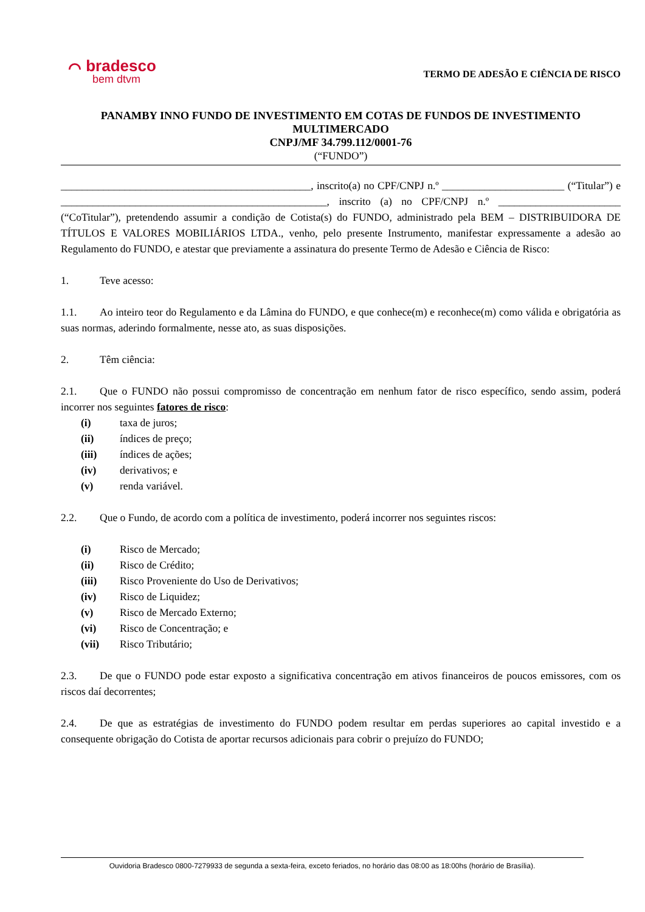⌒ bradesco
bem dtvm
TERMO DE ADESÃO E CIÊNCIA DE RISCO
PANAMBY INNO FUNDO DE INVESTIMENTO EM COTAS DE FUNDOS DE INVESTIMENTO MULTIMERCADO
CNPJ/MF 34.799.112/0001-76
(“FUNDO”)
_______________________________________________, inscrito(a) no CPF/CNPJ n.º _______________________ (“Titular”) e __________________________________________________, inscrito (a) no CPF/CNPJ n.º _______________________ (“CoTitular”), pretendendo assumir a condição de Cotista(s) do FUNDO, administrado pela BEM – DISTRIBUIDORA DE TÍTULOS E VALORES MOBILIÁRIOS LTDA., venho, pelo presente Instrumento, manifestar expressamente a adesão ao Regulamento do FUNDO, e atestar que previamente a assinatura do presente Termo de Adesão e Ciência de Risco:
1. Teve acesso:
1.1. Ao inteiro teor do Regulamento e da Lâmina do FUNDO, e que conhece(m) e reconhece(m) como válida e obrigatória as suas normas, aderindo formalmente, nesse ato, as suas disposições.
2. Têm ciência:
2.1. Que o FUNDO não possui compromisso de concentração em nenhum fator de risco específico, sendo assim, poderá incorrer nos seguintes fatores de risco:
(i) taxa de juros;
(ii) índices de preço;
(iii) índices de ações;
(iv) derivativos; e
(v) renda variável.
2.2. Que o Fundo, de acordo com a política de investimento, poderá incorrer nos seguintes riscos:
(i) Risco de Mercado;
(ii) Risco de Crédito;
(iii) Risco Proveniente do Uso de Derivativos;
(iv) Risco de Liquidez;
(v) Risco de Mercado Externo;
(vi) Risco de Concentração; e
(vii) Risco Tributário;
2.3. De que o FUNDO pode estar exposto a significativa concentração em ativos financeiros de poucos emissores, com os riscos daí decorrentes;
2.4. De que as estratégias de investimento do FUNDO podem resultar em perdas superiores ao capital investido e a consequente obrigação do Cotista de aportar recursos adicionais para cobrir o prejuízo do FUNDO;
Ouvidoria Bradesco 0800-7279933 de segunda a sexta-feira, exceto feriados, no horário das 08:00 as 18:00hs (horário de Brasília).